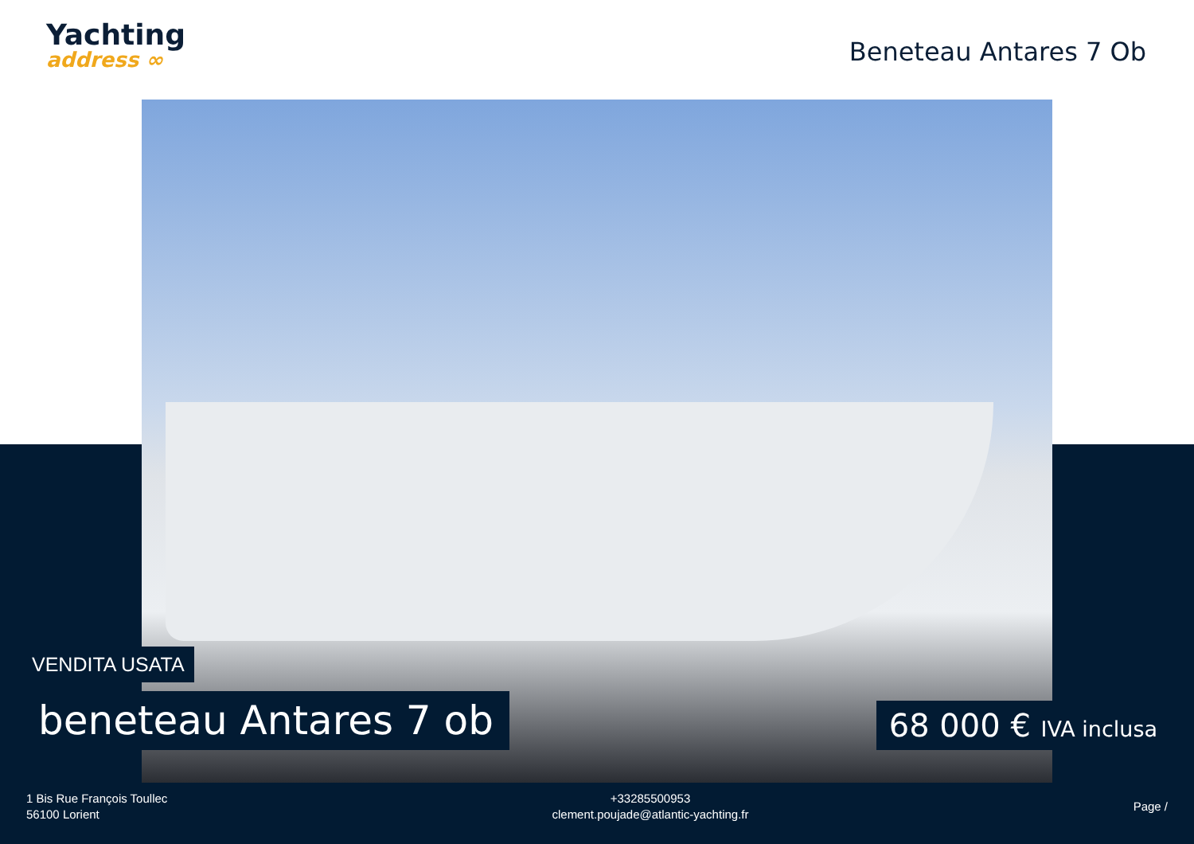Yachting
address ∞
Beneteau Antares 7 Ob
VENDITA USATA
beneteau Antares 7 ob 68 000 € IVA inclusa
1 Bis Rue François Toullec
56100 Lorient
+33285500953
clement.poujade@atlantic-yachting.fr
Page /